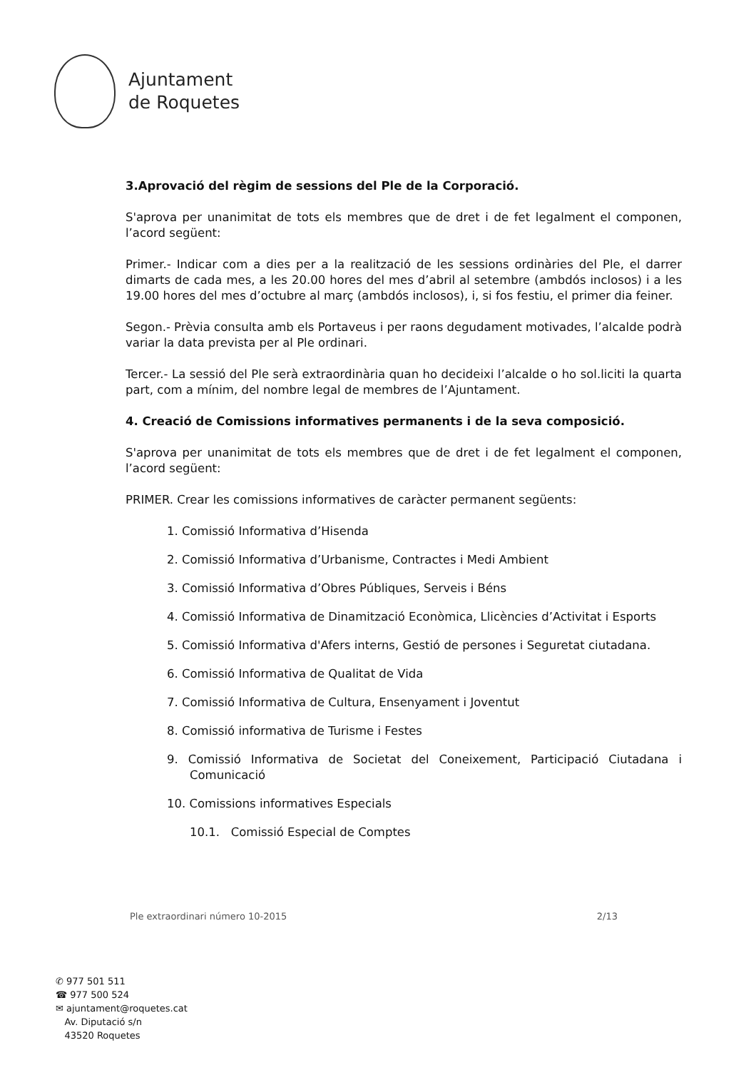Ajuntament
de Roquetes
3.Aprovació del règim de sessions del Ple de la Corporació.
S'aprova per unanimitat de tots els membres que de dret i de fet legalment el componen, l’acord següent:
Primer.- Indicar com a dies per a la realització de les sessions ordinàries del Ple, el darrer dimarts de cada mes, a les 20.00 hores del mes d’abril al setembre (ambdós inclosos) i a les 19.00 hores del mes d’octubre al març (ambdós inclosos), i, si fos festiu, el primer dia feiner.
Segon.- Prèvia consulta amb els Portaveus i per raons degudament motivades, l’alcalde podrà variar la data prevista per al Ple ordinari.
Tercer.- La sessió del Ple serà extraordinària quan ho decideixi l’alcalde o ho sol.liciti la quarta part, com a mínim, del nombre legal de membres de l’Ajuntament.
4. Creació de Comissions informatives permanents i de la seva composició.
S'aprova per unanimitat de tots els membres que de dret i de fet legalment el componen, l’acord següent:
PRIMER. Crear les comissions informatives de caràcter permanent següents:
1. Comissió Informativa d’Hisenda
2. Comissió Informativa d’Urbanisme, Contractes i Medi Ambient
3. Comissió Informativa d’Obres Públiques, Serveis i Béns
4. Comissió Informativa de Dinamització Econòmica, Llicències d’Activitat i Esports
5. Comissió Informativa d'Afers interns, Gestió de persones i Seguretat ciutadana.
6. Comissió Informativa de Qualitat de Vida
7. Comissió Informativa de Cultura, Ensenyament i Joventut
8. Comissió informativa de Turisme i Festes
9. Comissió Informativa de Societat del Coneixement, Participació Ciutadana i Comunicació
10. Comissions informatives Especials
10.1. Comissió Especial de Comptes
Ple extraordinari número 10-2015 2/13
✆ 977 501 511
☎ 977 500 524
✉ ajuntament@roquetes.cat
Av. Diputació s/n
43520 Roquetes